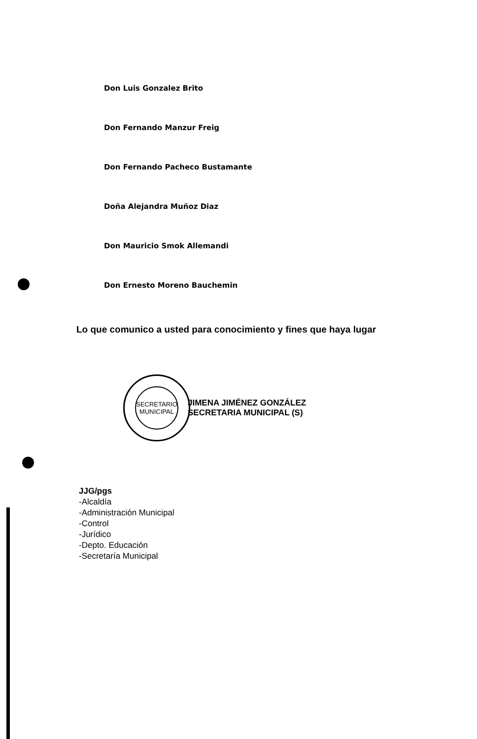Don Luis Gonzalez Brito
Don Fernando Manzur Freig
Don Fernando Pacheco Bustamante
Doña Alejandra Muñoz Diaz
Don Mauricio Smok Allemandi
Don Ernesto Moreno Bauchemin
Lo que comunico a usted para conocimiento y fines que haya lugar
SECRETARIO
MUNICIPAL
JIMENA JIMÉNEZ GONZÁLEZ
SECRETARIA MUNICIPAL (S)
JJG/pgs
-Alcaldía
-Administración Municipal
-Control
-Jurídico
-Depto. Educación
-Secretaría Municipal